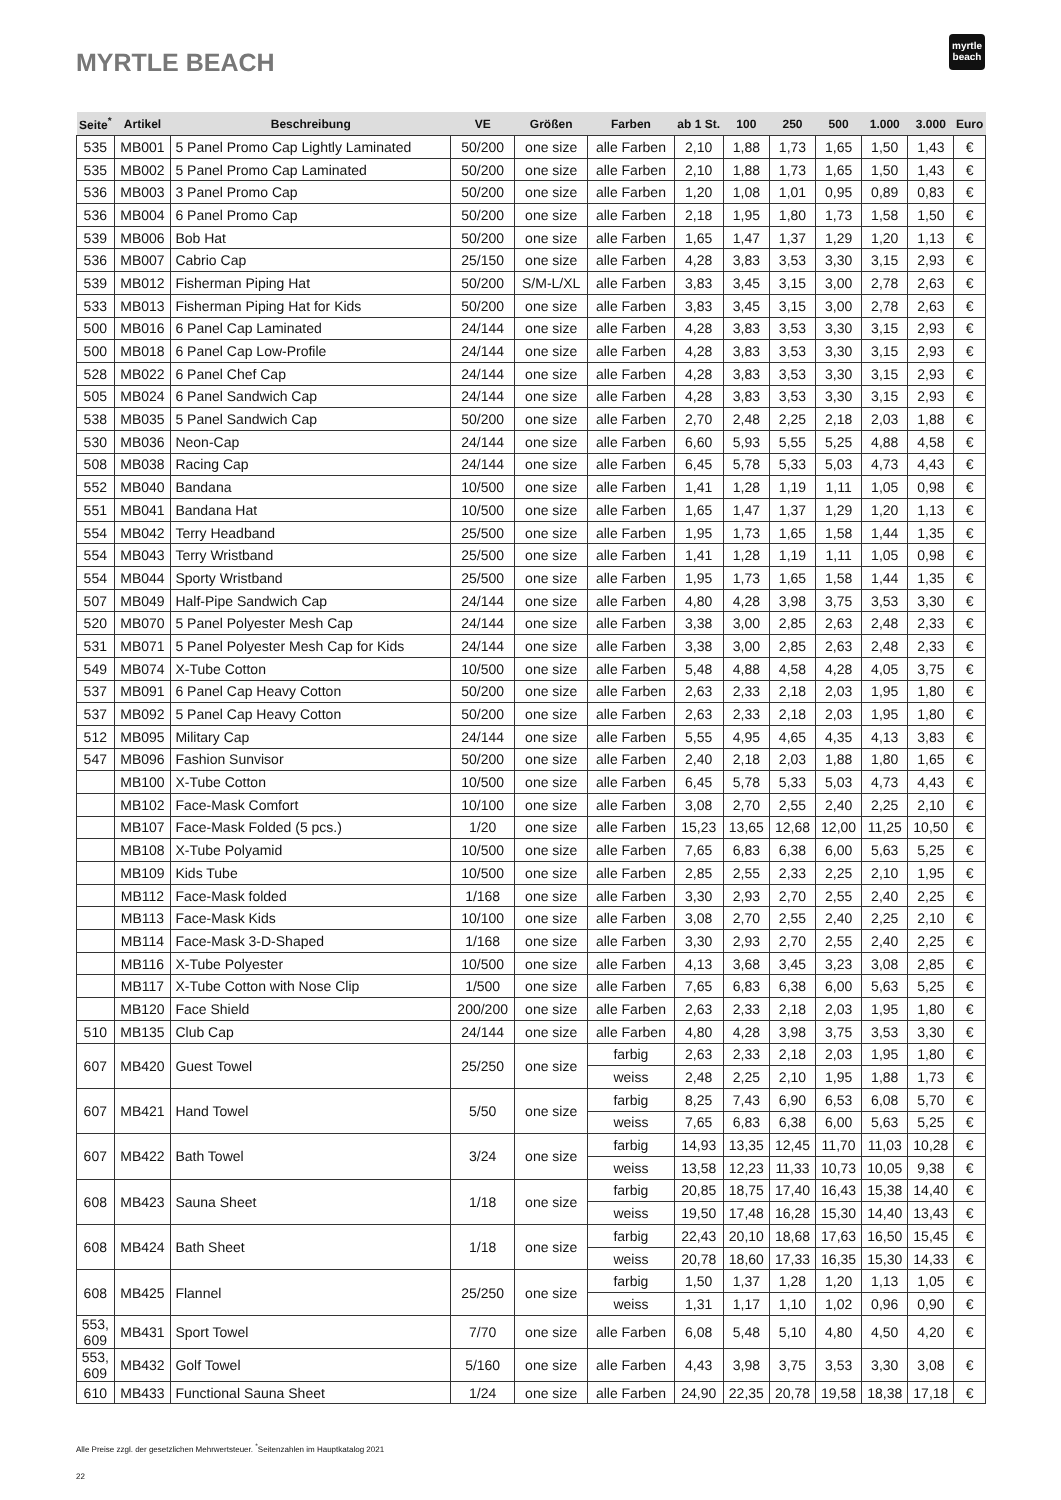MYRTLE BEACH
myrtle
beach
| Seite<sup>*</sup> | Artikel | Beschreibung | VE | Größen | Farben | ab 1 St. | 100 | 250 | 500 | 1.000 | 3.000 | Euro |
| --- | --- | --- | --- | --- | --- | --- | --- | --- | --- | --- | --- | --- |
| 535 | MB001 | 5 Panel Promo Cap Lightly Laminated | 50/200 | one size | alle Farben | 2,10 | 1,88 | 1,73 | 1,65 | 1,50 | 1,43 | € |
| 535 | MB002 | 5 Panel Promo Cap Laminated | 50/200 | one size | alle Farben | 2,10 | 1,88 | 1,73 | 1,65 | 1,50 | 1,43 | € |
| 536 | MB003 | 3 Panel Promo Cap | 50/200 | one size | alle Farben | 1,20 | 1,08 | 1,01 | 0,95 | 0,89 | 0,83 | € |
| 536 | MB004 | 6 Panel Promo Cap | 50/200 | one size | alle Farben | 2,18 | 1,95 | 1,80 | 1,73 | 1,58 | 1,50 | € |
| 539 | MB006 | Bob Hat | 50/200 | one size | alle Farben | 1,65 | 1,47 | 1,37 | 1,29 | 1,20 | 1,13 | € |
| 536 | MB007 | Cabrio Cap | 25/150 | one size | alle Farben | 4,28 | 3,83 | 3,53 | 3,30 | 3,15 | 2,93 | € |
| 539 | MB012 | Fisherman Piping Hat | 50/200 | S/M-L/XL | alle Farben | 3,83 | 3,45 | 3,15 | 3,00 | 2,78 | 2,63 | € |
| 533 | MB013 | Fisherman Piping Hat for Kids | 50/200 | one size | alle Farben | 3,83 | 3,45 | 3,15 | 3,00 | 2,78 | 2,63 | € |
| 500 | MB016 | 6 Panel Cap Laminated | 24/144 | one size | alle Farben | 4,28 | 3,83 | 3,53 | 3,30 | 3,15 | 2,93 | € |
| 500 | MB018 | 6 Panel Cap Low-Profile | 24/144 | one size | alle Farben | 4,28 | 3,83 | 3,53 | 3,30 | 3,15 | 2,93 | € |
| 528 | MB022 | 6 Panel Chef Cap | 24/144 | one size | alle Farben | 4,28 | 3,83 | 3,53 | 3,30 | 3,15 | 2,93 | € |
| 505 | MB024 | 6 Panel Sandwich Cap | 24/144 | one size | alle Farben | 4,28 | 3,83 | 3,53 | 3,30 | 3,15 | 2,93 | € |
| 538 | MB035 | 5 Panel Sandwich Cap | 50/200 | one size | alle Farben | 2,70 | 2,48 | 2,25 | 2,18 | 2,03 | 1,88 | € |
| 530 | MB036 | Neon-Cap | 24/144 | one size | alle Farben | 6,60 | 5,93 | 5,55 | 5,25 | 4,88 | 4,58 | € |
| 508 | MB038 | Racing Cap | 24/144 | one size | alle Farben | 6,45 | 5,78 | 5,33 | 5,03 | 4,73 | 4,43 | € |
| 552 | MB040 | Bandana | 10/500 | one size | alle Farben | 1,41 | 1,28 | 1,19 | 1,11 | 1,05 | 0,98 | € |
| 551 | MB041 | Bandana Hat | 10/500 | one size | alle Farben | 1,65 | 1,47 | 1,37 | 1,29 | 1,20 | 1,13 | € |
| 554 | MB042 | Terry Headband | 25/500 | one size | alle Farben | 1,95 | 1,73 | 1,65 | 1,58 | 1,44 | 1,35 | € |
| 554 | MB043 | Terry Wristband | 25/500 | one size | alle Farben | 1,41 | 1,28 | 1,19 | 1,11 | 1,05 | 0,98 | € |
| 554 | MB044 | Sporty Wristband | 25/500 | one size | alle Farben | 1,95 | 1,73 | 1,65 | 1,58 | 1,44 | 1,35 | € |
| 507 | MB049 | Half-Pipe Sandwich Cap | 24/144 | one size | alle Farben | 4,80 | 4,28 | 3,98 | 3,75 | 3,53 | 3,30 | € |
| 520 | MB070 | 5 Panel Polyester Mesh Cap | 24/144 | one size | alle Farben | 3,38 | 3,00 | 2,85 | 2,63 | 2,48 | 2,33 | € |
| 531 | MB071 | 5 Panel Polyester Mesh Cap for Kids | 24/144 | one size | alle Farben | 3,38 | 3,00 | 2,85 | 2,63 | 2,48 | 2,33 | € |
| 549 | MB074 | X-Tube Cotton | 10/500 | one size | alle Farben | 5,48 | 4,88 | 4,58 | 4,28 | 4,05 | 3,75 | € |
| 537 | MB091 | 6 Panel Cap Heavy Cotton | 50/200 | one size | alle Farben | 2,63 | 2,33 | 2,18 | 2,03 | 1,95 | 1,80 | € |
| 537 | MB092 | 5 Panel Cap Heavy Cotton | 50/200 | one size | alle Farben | 2,63 | 2,33 | 2,18 | 2,03 | 1,95 | 1,80 | € |
| 512 | MB095 | Military Cap | 24/144 | one size | alle Farben | 5,55 | 4,95 | 4,65 | 4,35 | 4,13 | 3,83 | € |
| 547 | MB096 | Fashion Sunvisor | 50/200 | one size | alle Farben | 2,40 | 2,18 | 2,03 | 1,88 | 1,80 | 1,65 | € |
| | MB100 | X-Tube Cotton | 10/500 | one size | alle Farben | 6,45 | 5,78 | 5,33 | 5,03 | 4,73 | 4,43 | € |
| | MB102 | Face-Mask Comfort | 10/100 | one size | alle Farben | 3,08 | 2,70 | 2,55 | 2,40 | 2,25 | 2,10 | € |
| | MB107 | Face-Mask Folded (5 pcs.) | 1/20 | one size | alle Farben | 15,23 | 13,65 | 12,68 | 12,00 | 11,25 | 10,50 | € |
| | MB108 | X-Tube Polyamid | 10/500 | one size | alle Farben | 7,65 | 6,83 | 6,38 | 6,00 | 5,63 | 5,25 | € |
| | MB109 | Kids Tube | 10/500 | one size | alle Farben | 2,85 | 2,55 | 2,33 | 2,25 | 2,10 | 1,95 | € |
| | MB112 | Face-Mask folded | 1/168 | one size | alle Farben | 3,30 | 2,93 | 2,70 | 2,55 | 2,40 | 2,25 | € |
| | MB113 | Face-Mask Kids | 10/100 | one size | alle Farben | 3,08 | 2,70 | 2,55 | 2,40 | 2,25 | 2,10 | € |
| | MB114 | Face-Mask 3-D-Shaped | 1/168 | one size | alle Farben | 3,30 | 2,93 | 2,70 | 2,55 | 2,40 | 2,25 | € |
| | MB116 | X-Tube Polyester | 10/500 | one size | alle Farben | 4,13 | 3,68 | 3,45 | 3,23 | 3,08 | 2,85 | € |
| | MB117 | X-Tube Cotton with Nose Clip | 1/500 | one size | alle Farben | 7,65 | 6,83 | 6,38 | 6,00 | 5,63 | 5,25 | € |
| | MB120 | Face Shield | 200/200 | one size | alle Farben | 2,63 | 2,33 | 2,18 | 2,03 | 1,95 | 1,80 | € |
| 510 | MB135 | Club Cap | 24/144 | one size | alle Farben | 4,80 | 4,28 | 3,98 | 3,75 | 3,53 | 3,30 | € |
| 607 | MB420 | Guest Towel | 25/250 | one size | farbig | 2,63 | 2,33 | 2,18 | 2,03 | 1,95 | 1,80 | € |
| | | | | | weiss | 2,48 | 2,25 | 2,10 | 1,95 | 1,88 | 1,73 | € |
| 607 | MB421 | Hand Towel | 5/50 | one size | farbig | 8,25 | 7,43 | 6,90 | 6,53 | 6,08 | 5,70 | € |
| | | | | | weiss | 7,65 | 6,83 | 6,38 | 6,00 | 5,63 | 5,25 | € |
| 607 | MB422 | Bath Towel | 3/24 | one size | farbig | 14,93 | 13,35 | 12,45 | 11,70 | 11,03 | 10,28 | € |
| | | | | | weiss | 13,58 | 12,23 | 11,33 | 10,73 | 10,05 | 9,38 | € |
| 608 | MB423 | Sauna Sheet | 1/18 | one size | farbig | 20,85 | 18,75 | 17,40 | 16,43 | 15,38 | 14,40 | € |
| | | | | | weiss | 19,50 | 17,48 | 16,28 | 15,30 | 14,40 | 13,43 | € |
| 608 | MB424 | Bath Sheet | 1/18 | one size | farbig | 22,43 | 20,10 | 18,68 | 17,63 | 16,50 | 15,45 | € |
| | | | | | weiss | 20,78 | 18,60 | 17,33 | 16,35 | 15,30 | 14,33 | € |
| 608 | MB425 | Flannel | 25/250 | one size | farbig | 1,50 | 1,37 | 1,28 | 1,20 | 1,13 | 1,05 | € |
| | | | | | weiss | 1,31 | 1,17 | 1,10 | 1,02 | 0,96 | 0,90 | € |
| 553, 609 | MB431 | Sport Towel | 7/70 | one size | alle Farben | 6,08 | 5,48 | 5,10 | 4,80 | 4,50 | 4,20 | € |
| 553, 609 | MB432 | Golf Towel | 5/160 | one size | alle Farben | 4,43 | 3,98 | 3,75 | 3,53 | 3,30 | 3,08 | € |
| 610 | MB433 | Functional Sauna Sheet | 1/24 | one size | alle Farben | 24,90 | 22,35 | 20,78 | 19,58 | 18,38 | 17,18 | € |
Alle Preise zzgl. der gesetzlichen Mehrwertsteuer. <sup>*</sup>Seitenzahlen im Hauptkatalog 2021
22